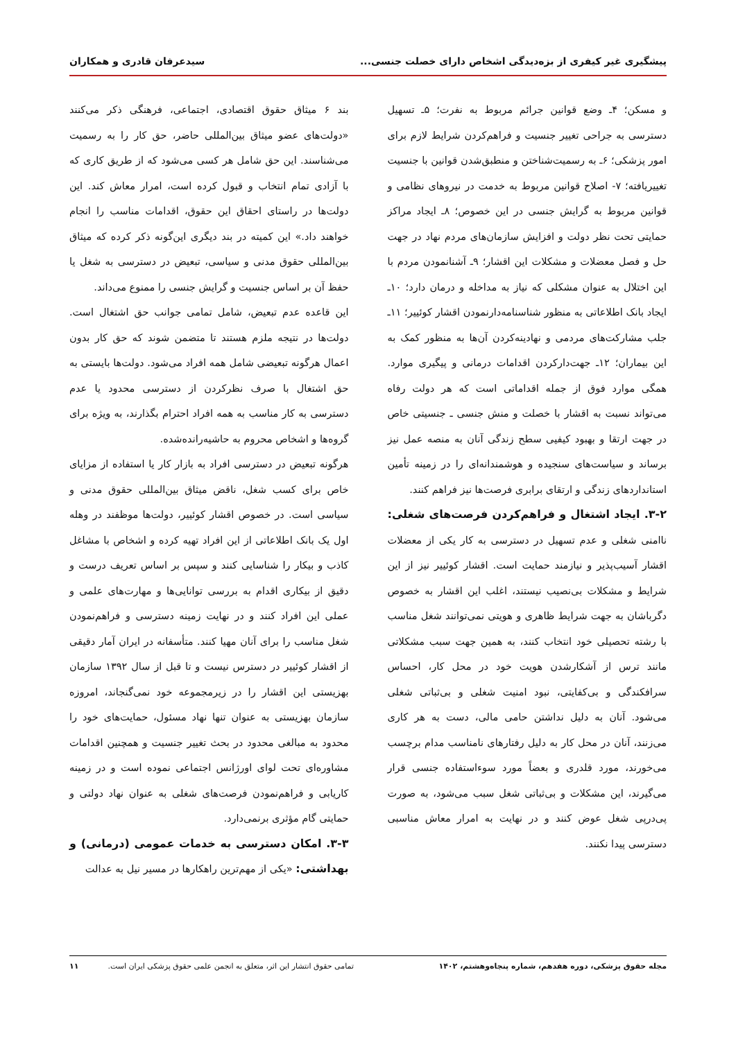پیشگیری غیر کیفری از بزه‌دیدگی اشخاص دارای خصلت جنسی... سیدعرفان قادری و همکاران
و مسکن؛ ۴ـ وضع قوانین جرائم مربوط به نفرت؛ ۵ـ تسهیل دسترسی به جراحی تغییر جنسیت و فراهم‌کردن شرایط لازم برای امور پزشکی؛ ۶ـ به رسمیت‌شناختن و منطبق‌شدن قوانین با جنسیت تغییریافته؛ ۷- اصلاح قوانین مربوط به خدمت در نیروهای نظامی و قوانین مربوط به گرایش جنسی در این خصوص؛ ۸ـ ایجاد مراکز حمایتی تحت نظر دولت و افزایش سازمان‌های مردم نهاد در جهت حل و فصل معضلات و مشکلات این اقشار؛ ۹ـ آشنانمودن مردم با این اختلال به عنوان مشکلی که نیاز به مداخله و درمان دارد؛ ۱۰ـ ایجاد بانک اطلاعاتی به منظور شناسنامه‌دارنمودن اقشار کوئییر؛ ۱۱ـ جلب مشارکت‌های مردمی و نهادینه‌کردن آن‌ها به منظور کمک به این بیماران؛ ۱۲ـ جهت‌دارکردن اقدامات درمانی و پیگیری موارد. همگی موارد فوق از جمله اقداماتی است که هر دولت رفاه می‌تواند نسبت به اقشار با خصلت و منش جنسی ـ جنسیتی خاص در جهت ارتقا و بهبود کیفیی سطح زندگی آنان به منصه عمل نیز برساند و سیاست‌های سنجیده و هوشمندانه‌ای را در زمینه تأمین استانداردهای زندگی و ارتقای برابری فرصت‌ها نیز فراهم کنند.
۳-۲. ایجاد اشتغال و فراهم‌کردن فرصت‌های شغلی: ناامنی شغلی و عدم تسهیل در دسترسی به کار یکی از معضلات اقشار آسیب‌پذیر و نیازمند حمایت است. اقشار کوئییر نیز از این شرایط و مشکلات بی‌نصیب نیستند، اغلب این اقشار به خصوص دگرباشان به جهت شرایط ظاهری و هویتی نمی‌توانند شغل مناسب با رشته تحصیلی خود انتخاب کنند، به همین جهت سبب مشکلاتی مانند ترس از آشکارشدن هویت خود در محل کار، احساس سرافکندگی و بی‌کفایتی، نبود امنیت شغلی و بی‌ثباتی شغلی می‌شود. آنان به دلیل نداشتن حامی مالی، دست به هر کاری می‌زنند، آنان در محل کار به دلیل رفتارهای نامناسب مدام برچسب می‌خورند، مورد قلدری و بعضاً مورد سوءاستفاده جنسی قرار می‌گیرند، این مشکلات و بی‌ثباتی شغل سبب می‌شود، به صورت پی‌درپی شغل عوض کنند و در نهایت به امرار معاش مناسبی دسترسی پیدا نکنند.
بند ۶ میثاق حقوق اقتصادی، اجتماعی، فرهنگی ذکر می‌کنند «دولت‌های عضو میثاق بین‌المللی حاضر، حق کار را به رسمیت می‌شناسند. این حق شامل هر کسی می‌شود که از طریق کاری که با آزادی تمام انتخاب و قبول کرده است، امرار معاش کند. این دولت‌ها در راستای احقاق این حقوق، اقدامات مناسب را انجام خواهند داد.» این کمیته در بند دیگری این‌گونه ذکر کرده که میثاق بین‌المللی حقوق مدنی و سیاسی، تبعیض در دسترسی به شغل یا حفظ آن بر اساس جنسیت و گرایش جنسی را ممنوع می‌داند.
این قاعده عدم تبعیض، شامل تمامی جوانب حق اشتغال است. دولت‌ها در نتیجه ملزم هستند تا متضمن شوند که حق کار بدون اعمال هرگونه تبعیضی شامل همه افراد می‌شود. دولت‌ها بایستی به حق اشتغال با صرف نظرکردن از دسترسی محدود یا عدم دسترسی به کار مناسب به همه افراد احترام بگذارند، به ویژه برای گروه‌ها و اشخاص محروم به حاشیه‌رانده‌شده.
هرگونه تبعیض در دسترسی افراد به بازار کار یا استفاده از مزایای خاص برای کسب شغل، ناقض میثاق بین‌المللی حقوق مدنی و سیاسی است. در خصوص اقشار کوئییر، دولت‌ها موظفند در وهله اول یک بانک اطلاعاتی از این افراد تهیه کرده و اشخاص با مشاغل کاذب و بیکار را شناسایی کنند و سپس بر اساس تعریف درست و دقیق از بیکاری اقدام به بررسی توانایی‌ها و مهارت‌های علمی و عملی این افراد کنند و در نهایت زمینه دسترسی و فراهم‌نمودن شغل مناسب را برای آنان مهیا کنند. متأسفانه در ایران آمار دقیقی از اقشار کوئییر در دسترس نیست و تا قبل از سال ۱۳۹۲ سازمان بهزیستی این اقشار را در زیرمجموعه خود نمی‌گنجاند، امروزه سازمان بهزیستی به عنوان تنها نهاد مسئول، حمایت‌های خود را محدود به مبالغی محدود در بحث تغییر جنسیت و همچنین اقدامات مشاوره‌ای تحت لوای اورژانس اجتماعی نموده است و در زمینه کاریابی و فراهم‌نمودن فرصت‌های شغلی به عنوان نهاد دولتی و حمایتی گام مؤثری برنمی‌دارد.
۳-۳. امکان دسترسی به خدمات عمومی (درمانی) و بهداشتی: «یکی از مهم‌ترین راهکارها در مسیر نیل به عدالت
مجله حقوق پزشکی، دوره هفدهم، شماره پنجاه‌وهشتم، ۱۴۰۲ تمامی حقوق انتشار این اثر، متعلق به انجمن علمی حقوق پزشکی ایران است. ۱۱